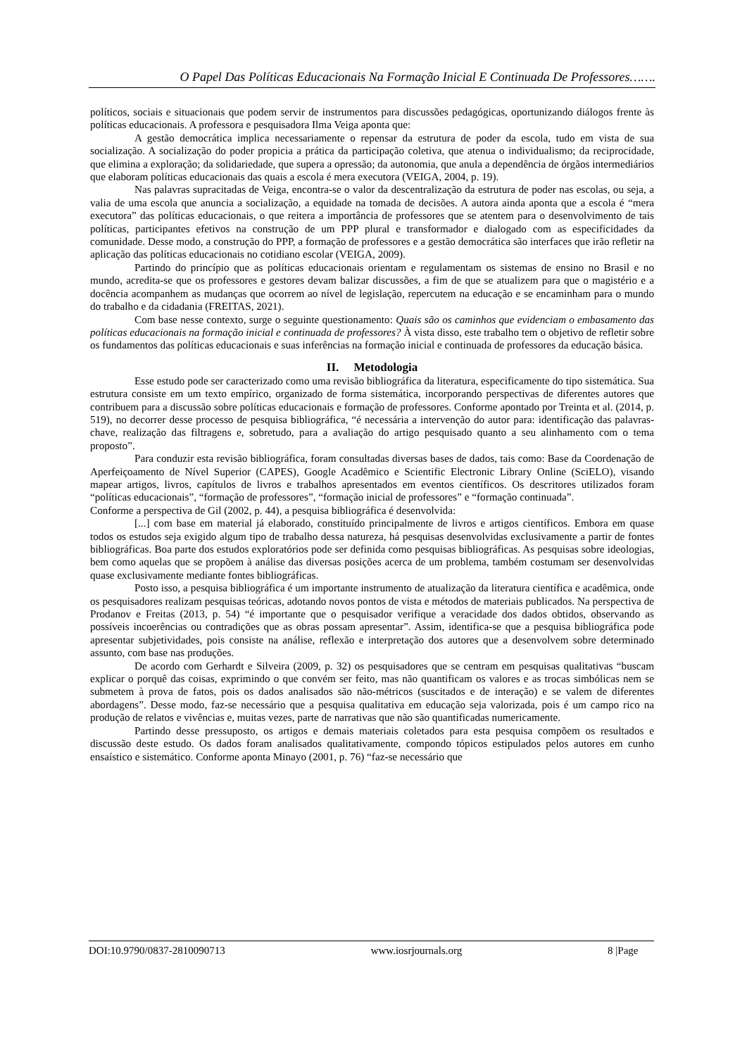O Papel Das Políticas Educacionais Na Formação Inicial E Continuada De Professores…….
políticos, sociais e situacionais que podem servir de instrumentos para discussões pedagógicas, oportunizando diálogos frente às políticas educacionais. A professora e pesquisadora Ilma Veiga aponta que:
A gestão democrática implica necessariamente o repensar da estrutura de poder da escola, tudo em vista de sua socialização. A socialização do poder propicia a prática da participação coletiva, que atenua o individualismo; da reciprocidade, que elimina a exploração; da solidariedade, que supera a opressão; da autonomia, que anula a dependência de órgãos intermediários que elaboram políticas educacionais das quais a escola é mera executora (VEIGA, 2004, p. 19).
Nas palavras supracitadas de Veiga, encontra-se o valor da descentralização da estrutura de poder nas escolas, ou seja, a valia de uma escola que anuncia a socialização, a equidade na tomada de decisões. A autora ainda aponta que a escola é “mera executora” das políticas educacionais, o que reitera a importância de professores que se atentem para o desenvolvimento de tais políticas, participantes efetivos na construção de um PPP plural e transformador e dialogado com as especificidades da comunidade. Desse modo, a construção do PPP, a formação de professores e a gestão democrática são interfaces que irão refletir na aplicação das políticas educacionais no cotidiano escolar (VEIGA, 2009).
Partindo do princípio que as políticas educacionais orientam e regulamentam os sistemas de ensino no Brasil e no mundo, acredita-se que os professores e gestores devam balizar discussões, a fim de que se atualizem para que o magistério e a docência acompanhem as mudanças que ocorrem ao nível de legislação, repercutem na educação e se encaminham para o mundo do trabalho e da cidadania (FREITAS, 2021).
Com base nesse contexto, surge o seguinte questionamento: Quais são os caminhos que evidenciam o embasamento das políticas educacionais na formação inicial e continuada de professores? À vista disso, este trabalho tem o objetivo de refletir sobre os fundamentos das políticas educacionais e suas inferências na formação inicial e continuada de professores da educação básica.
II. Metodologia
Esse estudo pode ser caracterizado como uma revisão bibliográfica da literatura, especificamente do tipo sistemática. Sua estrutura consiste em um texto empírico, organizado de forma sistemática, incorporando perspectivas de diferentes autores que contribuem para a discussão sobre políticas educacionais e formação de professores. Conforme apontado por Treinta et al. (2014, p. 519), no decorrer desse processo de pesquisa bibliográfica, “é necessária a intervenção do autor para: identificação das palavras-chave, realização das filtragens e, sobretudo, para a avaliação do artigo pesquisado quanto a seu alinhamento com o tema proposto”.
Para conduzir esta revisão bibliográfica, foram consultadas diversas bases de dados, tais como: Base da Coordenação de Aperfeiçoamento de Nível Superior (CAPES), Google Acadêmico e Scientific Electronic Library Online (SciELO), visando mapear artigos, livros, capítulos de livros e trabalhos apresentados em eventos científicos. Os descritores utilizados foram “políticas educacionais”, “formação de professores”, “formação inicial de professores” e “formação continuada”.
Conforme a perspectiva de Gil (2002, p. 44), a pesquisa bibliográfica é desenvolvida:
[...] com base em material já elaborado, constituído principalmente de livros e artigos científicos. Embora em quase todos os estudos seja exigido algum tipo de trabalho dessa natureza, há pesquisas desenvolvidas exclusivamente a partir de fontes bibliográficas. Boa parte dos estudos exploratórios pode ser definida como pesquisas bibliográficas. As pesquisas sobre ideologias, bem como aquelas que se propõem à análise das diversas posições acerca de um problema, também costumam ser desenvolvidas quase exclusivamente mediante fontes bibliográficas.
Posto isso, a pesquisa bibliográfica é um importante instrumento de atualização da literatura científica e acadêmica, onde os pesquisadores realizam pesquisas teóricas, adotando novos pontos de vista e métodos de materiais publicados. Na perspectiva de Prodanov e Freitas (2013, p. 54) “é importante que o pesquisador verifique a veracidade dos dados obtidos, observando as possíveis incoerências ou contradições que as obras possam apresentar”. Assim, identifica-se que a pesquisa bibliográfica pode apresentar subjetividades, pois consiste na análise, reflexão e interpretação dos autores que a desenvolvem sobre determinado assunto, com base nas produções.
De acordo com Gerhardt e Silveira (2009, p. 32) os pesquisadores que se centram em pesquisas qualitativas “buscam explicar o porquê das coisas, exprimindo o que convém ser feito, mas não quantificam os valores e as trocas simbólicas nem se submetem à prova de fatos, pois os dados analisados são não-métricos (suscitados e de interação) e se valem de diferentes abordagens”. Desse modo, faz-se necessário que a pesquisa qualitativa em educação seja valorizada, pois é um campo rico na produção de relatos e vivências e, muitas vezes, parte de narrativas que não são quantificadas numericamente.
Partindo desse pressuposto, os artigos e demais materiais coletados para esta pesquisa compõem os resultados e discussão deste estudo. Os dados foram analisados qualitativamente, compondo tópicos estipulados pelos autores em cunho ensaístico e sistemático. Conforme aponta Minayo (2001, p. 76) “faz-se necessário que
DOI:10.9790/0837-2810090713 www.iosrjournals.org 8 |Page